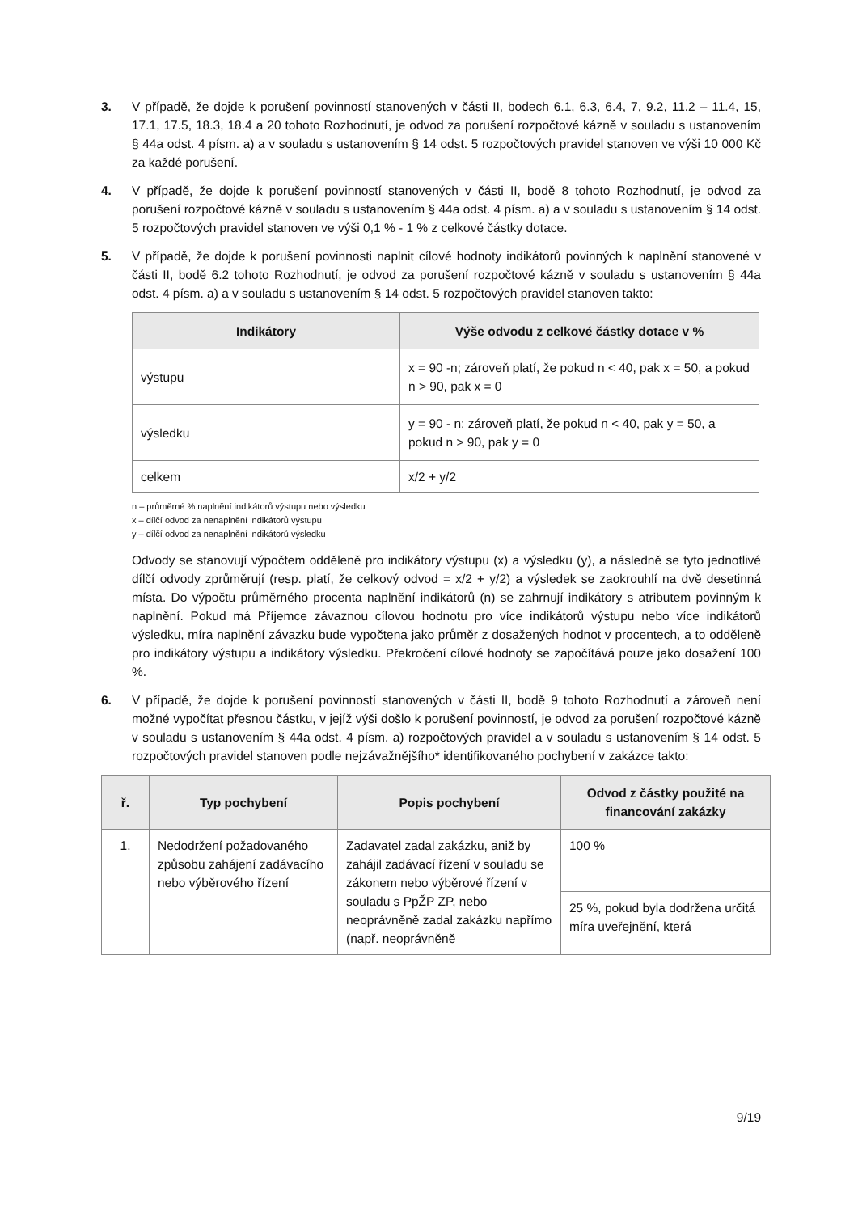3. V případě, že dojde k porušení povinností stanovených v části II, bodech 6.1, 6.3, 6.4, 7, 9.2, 11.2 – 11.4, 15, 17.1, 17.5, 18.3, 18.4 a 20 tohoto Rozhodnutí, je odvod za porušení rozpočtové kázně v souladu s ustanovením § 44a odst. 4 písm. a) a v souladu s ustanovením § 14 odst. 5 rozpočtových pravidel stanoven ve výši 10 000 Kč za každé porušení.
4. V případě, že dojde k porušení povinností stanovených v části II, bodě 8 tohoto Rozhodnutí, je odvod za porušení rozpočtové kázně v souladu s ustanovením § 44a odst. 4 písm. a) a v souladu s ustanovením § 14 odst. 5 rozpočtových pravidel stanoven ve výši 0,1 % - 1 % z celkové částky dotace.
5. V případě, že dojde k porušení povinnosti naplnit cílové hodnoty indikátorů povinných k naplnění stanovené v části II, bodě 6.2 tohoto Rozhodnutí, je odvod za porušení rozpočtové kázně v souladu s ustanovením § 44a odst. 4 písm. a) a v souladu s ustanovením § 14 odst. 5 rozpočtových pravidel stanoven takto:
| Indikátory | Výše odvodu z celkové částky dotace v % |
| --- | --- |
| výstupu | x = 90 -n; zároveň platí, že pokud n < 40, pak x = 50, a pokud n > 90, pak x = 0 |
| výsledku | y = 90 - n; zároveň platí, že pokud n < 40, pak y = 50, a pokud n > 90, pak y = 0 |
| celkem | x/2 + y/2 |
n – průměrné % naplnění indikátorů výstupu nebo výsledku
x – dílčí odvod za nenaplnění indikátorů výstupu
y – dílčí odvod za nenaplnění indikátorů výsledku
Odvody se stanovují výpočtem odděleně pro indikátory výstupu (x) a výsledku (y), a následně se tyto jednotlivé dílčí odvody zprůměrují (resp. platí, že celkový odvod = x/2 + y/2) a výsledek se zaokrouhlí na dvě desetinná místa. Do výpočtu průměrného procenta naplnění indikátorů (n) se zahrnují indikátory s atributem povinným k naplnění. Pokud má Příjemce závaznou cílovou hodnotu pro více indikátorů výstupu nebo více indikátorů výsledku, míra naplnění závazku bude vypočtena jako průměr z dosažených hodnot v procentech, a to odděleně pro indikátory výstupu a indikátory výsledku. Překročení cílové hodnoty se započítává pouze jako dosažení 100 %.
6. V případě, že dojde k porušení povinností stanovených v části II, bodě 9 tohoto Rozhodnutí a zároveň není možné vypočítat přesnou částku, v jejíž výši došlo k porušení povinností, je odvod za porušení rozpočtové kázně v souladu s ustanovením § 44a odst. 4 písm. a) rozpočtových pravidel a v souladu s ustanovením § 14 odst. 5 rozpočtových pravidel stanoven podle nejzávažnějšího* identifikovaného pochybení v zakázce takto:
| ř. | Typ pochybení | Popis pochybení | Odvod z částky použité na financování zakázky |
| --- | --- | --- | --- |
| 1. | Nedodržení požadovaného způsobu zahájení zadávacího nebo výběrového řízení | Zadavatel zadal zakázku, aniž by zahájil zadávací řízení v souladu se zákonem nebo výběrové řízení v souladu s PpŽP ZP, nebo neoprávněně zadal zakázku napřímo (např. neoprávněně | 100 % |
| | | | 25 %, pokud byla dodržena určitá míra uveřejnění, která |
9/19